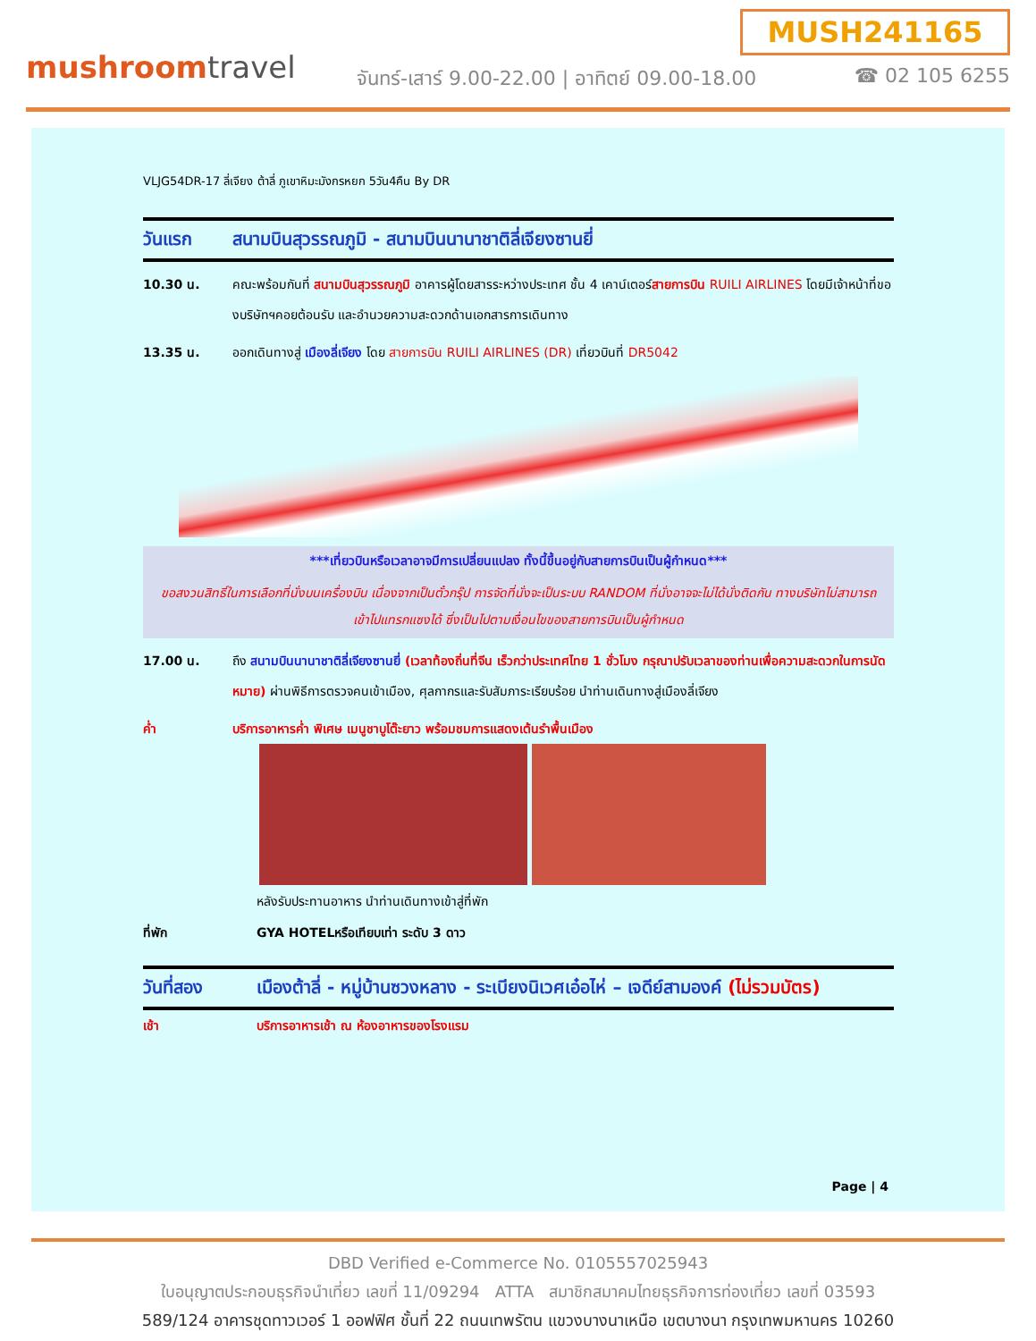MUSH241165
mushroomtravel
จันทร์-เสาร์ 9.00-22.00 | อาทิตย์ 09.00-18.00
☎ 02 105 6255
VLJG54DR-17 ลี่เจียง ต้าลี่ ภูเขาหิมะมังกรหยก 5วัน4คืน By DR
วันแรก สนามบินสุวรรณภูมิ - สนามบินนานาชาติลี่เจียงซานยี่
10.30 น. คณะพร้อมกันที่ สนามบินสุวรรณภูมิ อาคารผู้โดยสารระหว่างประเทศ ชั้น 4 เคาน์เตอร์สายการบิน RUILI AIRLINES โดยมีเจ้าหน้าที่ของบริษัทฯคอยต้อนรับ และอำนวยความสะดวกด้านเอกสารการเดินทาง
13.35 น. ออกเดินทางสู่ เมืองลี่เจียง โดย สายการบิน RUILI AIRLINES (DR) เที่ยวบินที่ DR5042
***เที่ยวบินหรือเวลาอาจมีการเปลี่ยนแปลง ทั้งนี้ขึ้นอยู่กับสายการบินเป็นผู้กำหนด***
ขอสงวนสิทธิ์ในการเลือกที่นั่งบนเครื่องบิน เนื่องจากเป็นตั๋วกรุ๊ป การจัดที่นั่งจะเป็นระบบ RANDOM ที่นั่งอาจจะไม่ได้นั่งติดกัน ทางบริษัทไม่สามารถเข้าไปแทรกแซงได้ ซึ่งเป็นไปตามเงื่อนไขของสายการบินเป็นผู้กำหนด
17.00 น. ถึง สนามบินนานาชาติลี่เจียงซานยี่ (เวลาท้องถิ่นที่จีน เร็วกว่าประเทศไทย 1 ชั่วโมง กรุณาปรับเวลาของท่านเพื่อความสะดวกในการนัดหมาย) ผ่านพิธีการตรวจคนเข้าเมือง, ศุลกากรและรับสัมภาระเรียบร้อย นำท่านเดินทางสู่เมืองลี่เจียง
ค่ำ บริการอาหารค่ำ พิเศษ เมนูชาบูโต๊ะยาว พร้อมชมการแสดงเต้นรำพื้นเมือง
หลังรับประทานอาหาร นำท่านเดินทางเข้าสู่ที่พัก
ที่พัก GYA HOTELหรือเทียบเท่า ระดับ 3 ดาว
วันที่สอง เมืองต้าลี่ - หมู่บ้านซวงหลาง - ระเบียงนิเวศเอ๋อไห่ – เจดีย์สามองค์ (ไม่รวมบัตร)
เช้า บริการอาหารเช้า ณ ห้องอาหารของโรงแรม
Page | 4
DBD Verified e-Commerce No. 0105557025943
ใบอนุญาตประกอบธุรกิจนำเที่ยว เลขที่ 11/09294 ATTA สมาชิกสมาคมไทยธุรกิจการท่องเที่ยว เลขที่ 03593
589/124 อาคารชุดทาวเวอร์ 1 ออฟฟิศ ชั้นที่ 22 ถนนเทพรัตน แขวงบางนาเหนือ เขตบางนา กรุงเทพมหานคร 10260